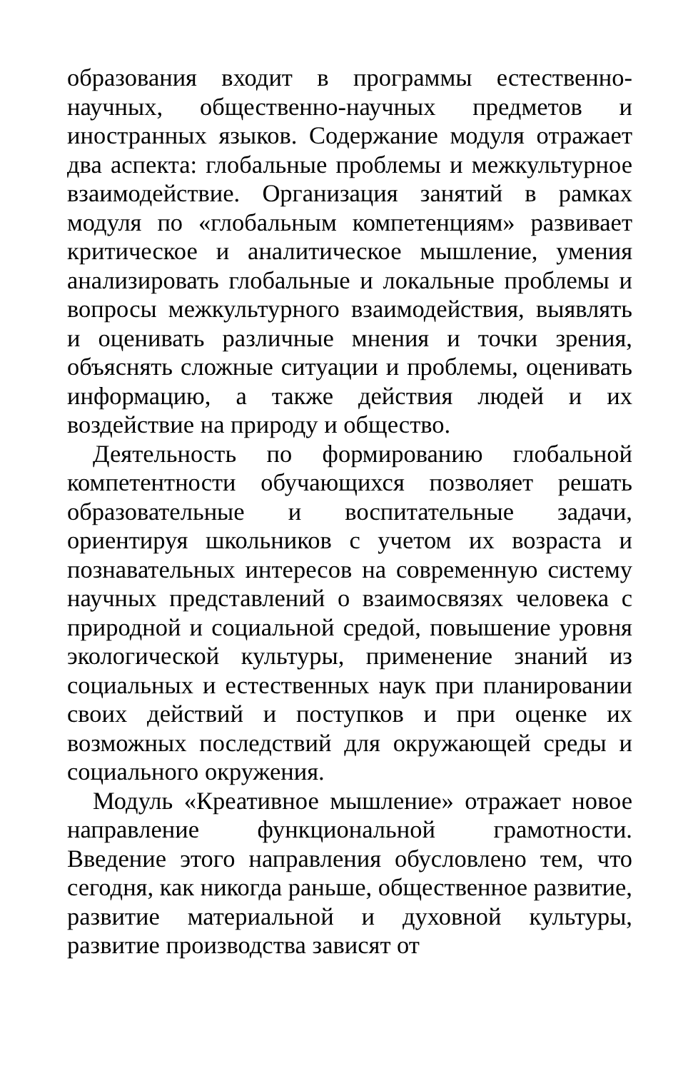образования входит в программы естественно-научных, общественно-научных предметов и иностранных языков. Содержание модуля отражает два аспекта: глобальные проблемы и межкультурное взаимодействие. Организация занятий в рамках модуля по «глобальным компетенциям» развивает критическое и аналитическое мышление, умения анализировать глобальные и локальные проблемы и вопросы межкультурного взаимодействия, выявлять и оценивать различные мнения и точки зрения, объяснять сложные ситуации и проблемы, оценивать информацию, а также действия людей и их воздействие на природу и общество.
Деятельность по формированию глобальной компетентности обучающихся позволяет решать образовательные и воспитательные задачи, ориентируя школьников с учетом их возраста и познавательных интересов на современную систему научных представлений о взаимосвязях человека с природной и социальной средой, повышение уровня экологической культуры, применение знаний из социальных и естественных наук при планировании своих действий и поступков и при оценке их возможных последствий для окружающей среды и социального окружения.
Модуль «Креативное мышление» отражает новое направление функциональной грамотности. Введение этого направления обусловлено тем, что сегодня, как никогда раньше, общественное развитие, развитие материальной и духовной культуры, развитие производства зависят от